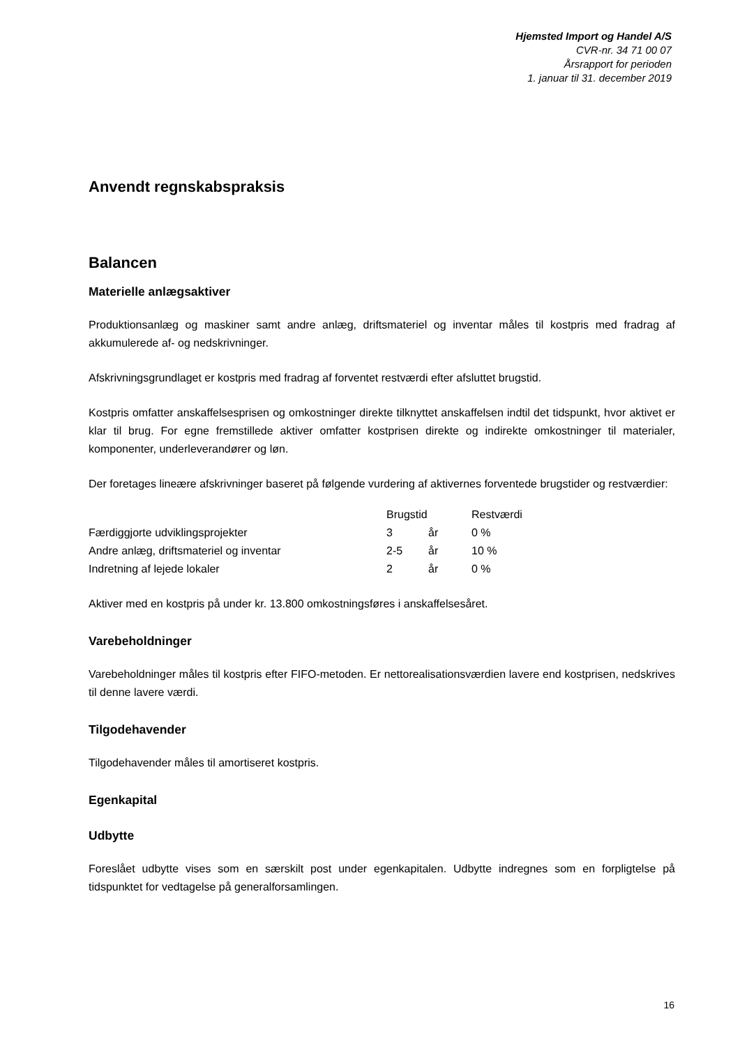Hjemsted Import og Handel A/S
CVR-nr. 34 71 00 07
Årsrapport for perioden
1. januar til 31. december 2019
Anvendt regnskabspraksis
Balancen
Materielle anlægsaktiver
Produktionsanlæg og maskiner samt andre anlæg, driftsmateriel og inventar måles til kostpris med fradrag af akkumulerede af- og nedskrivninger.
Afskrivningsgrundlaget er kostpris med fradrag af forventet restværdi efter afsluttet brugstid.
Kostpris omfatter anskaffelsesprisen og omkostninger direkte tilknyttet anskaffelsen indtil det tidspunkt, hvor aktivet er klar til brug. For egne fremstillede aktiver omfatter kostprisen direkte og indirekte omkostninger til materialer, komponenter, underleverandører og løn.
Der foretages lineære afskrivninger baseret på følgende vurdering af aktivernes forventede brugstider og restværdier:
| | Brugstid | | Restværdi |
| Færdiggjorte udviklingsprojekter | 3 | år | 0 % |
| Andre anlæg, driftsmateriel og inventar | 2-5 | år | 10 % |
| Indretning af lejede lokaler | 2 | år | 0 % |
Aktiver med en kostpris på under kr. 13.800 omkostningsføres i anskaffelsesåret.
Varebeholdninger
Varebeholdninger måles til kostpris efter FIFO-metoden. Er nettorealisationsværdien lavere end kostprisen, nedskrives til denne lavere værdi.
Tilgodehavender
Tilgodehavender måles til amortiseret kostpris.
Egenkapital
Udbytte
Foreslået udbytte vises som en særskilt post under egenkapitalen. Udbytte indregnes som en forpligtelse på tidspunktet for vedtagelse på generalforsamlingen.
16